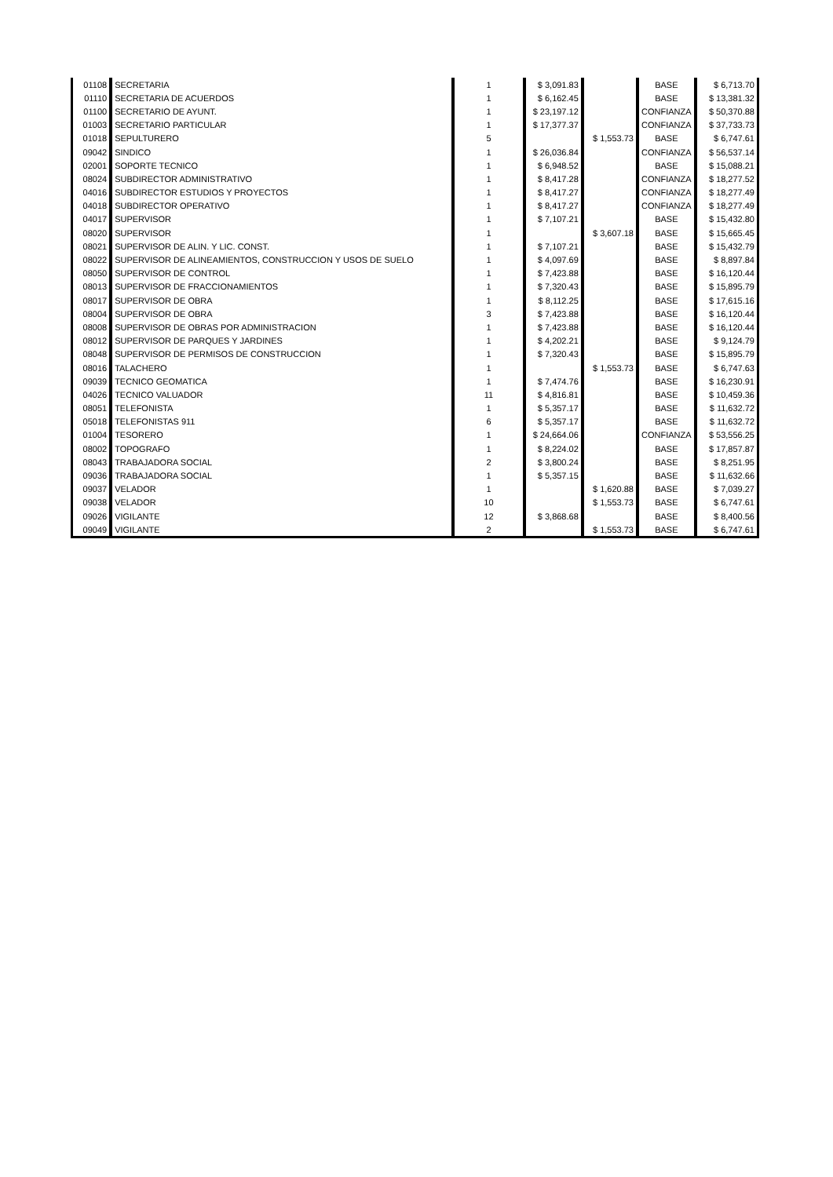| 01108 | SECRETARIA | 1 | $ 3,091.83 | | BASE | $ 6,713.70 |
| 01110 | SECRETARIA DE ACUERDOS | 1 | $ 6,162.45 | | BASE | $ 13,381.32 |
| 01100 | SECRETARIO DE AYUNT. | 1 | $ 23,197.12 | | CONFIANZA | $ 50,370.88 |
| 01003 | SECRETARIO PARTICULAR | 1 | $ 17,377.37 | | CONFIANZA | $ 37,733.73 |
| 01018 | SEPULTURERO | 5 | | $ 1,553.73 | BASE | $ 6,747.61 |
| 09042 | SINDICO | 1 | $ 26,036.84 | | CONFIANZA | $ 56,537.14 |
| 02001 | SOPORTE TECNICO | 1 | $ 6,948.52 | | BASE | $ 15,088.21 |
| 08024 | SUBDIRECTOR ADMINISTRATIVO | 1 | $ 8,417.28 | | CONFIANZA | $ 18,277.52 |
| 04016 | SUBDIRECTOR ESTUDIOS Y PROYECTOS | 1 | $ 8,417.27 | | CONFIANZA | $ 18,277.49 |
| 04018 | SUBDIRECTOR OPERATIVO | 1 | $ 8,417.27 | | CONFIANZA | $ 18,277.49 |
| 04017 | SUPERVISOR | 1 | $ 7,107.21 | | BASE | $ 15,432.80 |
| 08020 | SUPERVISOR | 1 | | $ 3,607.18 | BASE | $ 15,665.45 |
| 08021 | SUPERVISOR DE ALIN. Y LIC. CONST. | 1 | $ 7,107.21 | | BASE | $ 15,432.79 |
| 08022 | SUPERVISOR DE ALINEAMIENTOS, CONSTRUCCION Y USOS DE SUELO | 1 | $ 4,097.69 | | BASE | $ 8,897.84 |
| 08050 | SUPERVISOR DE CONTROL | 1 | $ 7,423.88 | | BASE | $ 16,120.44 |
| 08013 | SUPERVISOR DE FRACCIONAMIENTOS | 1 | $ 7,320.43 | | BASE | $ 15,895.79 |
| 08017 | SUPERVISOR DE OBRA | 1 | $ 8,112.25 | | BASE | $ 17,615.16 |
| 08004 | SUPERVISOR DE OBRA | 3 | $ 7,423.88 | | BASE | $ 16,120.44 |
| 08008 | SUPERVISOR DE OBRAS POR ADMINISTRACION | 1 | $ 7,423.88 | | BASE | $ 16,120.44 |
| 08012 | SUPERVISOR DE PARQUES Y JARDINES | 1 | $ 4,202.21 | | BASE | $ 9,124.79 |
| 08048 | SUPERVISOR DE PERMISOS DE CONSTRUCCION | 1 | $ 7,320.43 | | BASE | $ 15,895.79 |
| 08016 | TALACHERO | 1 | | $ 1,553.73 | BASE | $ 6,747.63 |
| 09039 | TECNICO GEOMATICA | 1 | $ 7,474.76 | | BASE | $ 16,230.91 |
| 04026 | TECNICO VALUADOR | 11 | $ 4,816.81 | | BASE | $ 10,459.36 |
| 08051 | TELEFONISTA | 1 | $ 5,357.17 | | BASE | $ 11,632.72 |
| 05018 | TELEFONISTAS 911 | 6 | $ 5,357.17 | | BASE | $ 11,632.72 |
| 01004 | TESORERO | 1 | $ 24,664.06 | | CONFIANZA | $ 53,556.25 |
| 08002 | TOPOGRAFO | 1 | $ 8,224.02 | | BASE | $ 17,857.87 |
| 08043 | TRABAJADORA SOCIAL | 2 | $ 3,800.24 | | BASE | $ 8,251.95 |
| 09036 | TRABAJADORA SOCIAL | 1 | $ 5,357.15 | | BASE | $ 11,632.66 |
| 09037 | VELADOR | 1 | | $ 1,620.88 | BASE | $ 7,039.27 |
| 09038 | VELADOR | 10 | | $ 1,553.73 | BASE | $ 6,747.61 |
| 09026 | VIGILANTE | 12 | $ 3,868.68 | | BASE | $ 8,400.56 |
| 09049 | VIGILANTE | 2 | | $ 1,553.73 | BASE | $ 6,747.61 |